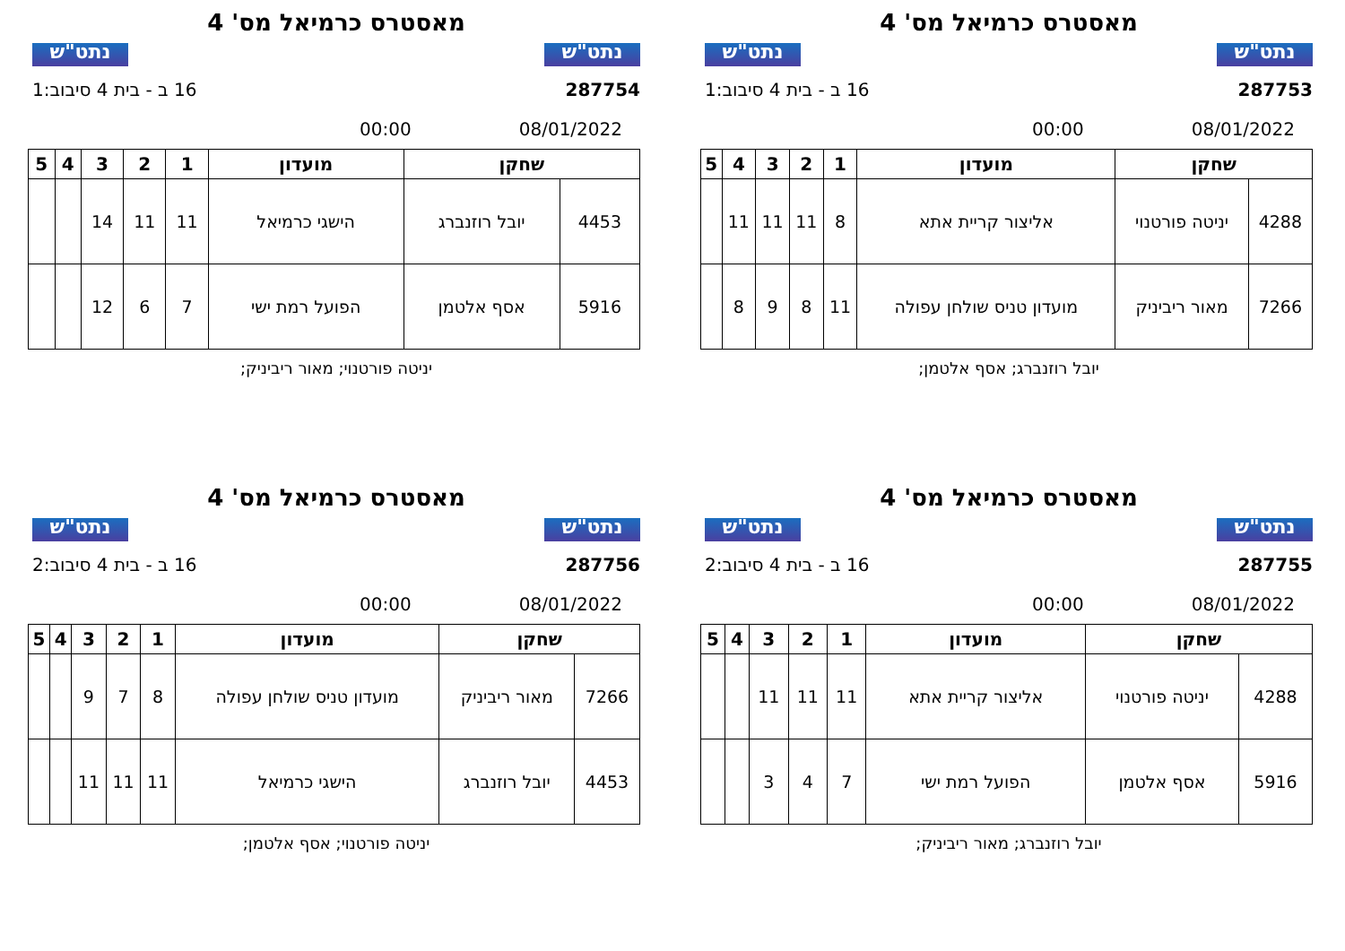נתט"ש
מאסטרס כרמיאל מס' 4
נתט"ש
287753 16 ב - בית 4 סיבוב:1
08/01/2022 00:00
| שחקן | | מועדון | 1 | 2 | 3 | 4 | 5 |
| --- | --- | --- | --- | --- | --- | --- | --- |
| 4288 | יניטה פורטנוי | אליצור קריית אתא | 8 | 11 | 11 | 11 | |
| 7266 | מאור ריביניק | מועדון טניס שולחן עפולה | 11 | 8 | 9 | 8 | |
יובל רוזנברג; אסף אלטמן;
נתט"ש
מאסטרס כרמיאל מס' 4
נתט"ש
287754 16 ב - בית 4 סיבוב:1
08/01/2022 00:00
| שחקן | | מועדון | 1 | 2 | 3 | 4 | 5 |
| --- | --- | --- | --- | --- | --- | --- | --- |
| 4453 | יובל רוזנברג | הישגי כרמיאל | 11 | 11 | 14 | | |
| 5916 | אסף אלטמן | הפועל רמת ישי | 7 | 6 | 12 | | |
יניטה פורטנוי; מאור ריביניק;
נתט"ש
מאסטרס כרמיאל מס' 4
נתט"ש
287755 16 ב - בית 4 סיבוב:2
08/01/2022 00:00
| שחקן | | מועדון | 1 | 2 | 3 | 4 | 5 |
| --- | --- | --- | --- | --- | --- | --- | --- |
| 4288 | יניטה פורטנוי | אליצור קריית אתא | 11 | 11 | 11 | | |
| 5916 | אסף אלטמן | הפועל רמת ישי | 7 | 4 | 3 | | |
יובל רוזנברג; מאור ריביניק;
נתט"ש
מאסטרס כרמיאל מס' 4
נתט"ש
287756 16 ב - בית 4 סיבוב:2
08/01/2022 00:00
| שחקן | | מועדון | 1 | 2 | 3 | 4 | 5 |
| --- | --- | --- | --- | --- | --- | --- | --- |
| 7266 | מאור ריביניק | מועדון טניס שולחן עפולה | 8 | 7 | 9 | | |
| 4453 | יובל רוזנברג | הישגי כרמיאל | 11 | 11 | 11 | | |
יניטה פורטנוי; אסף אלטמן;